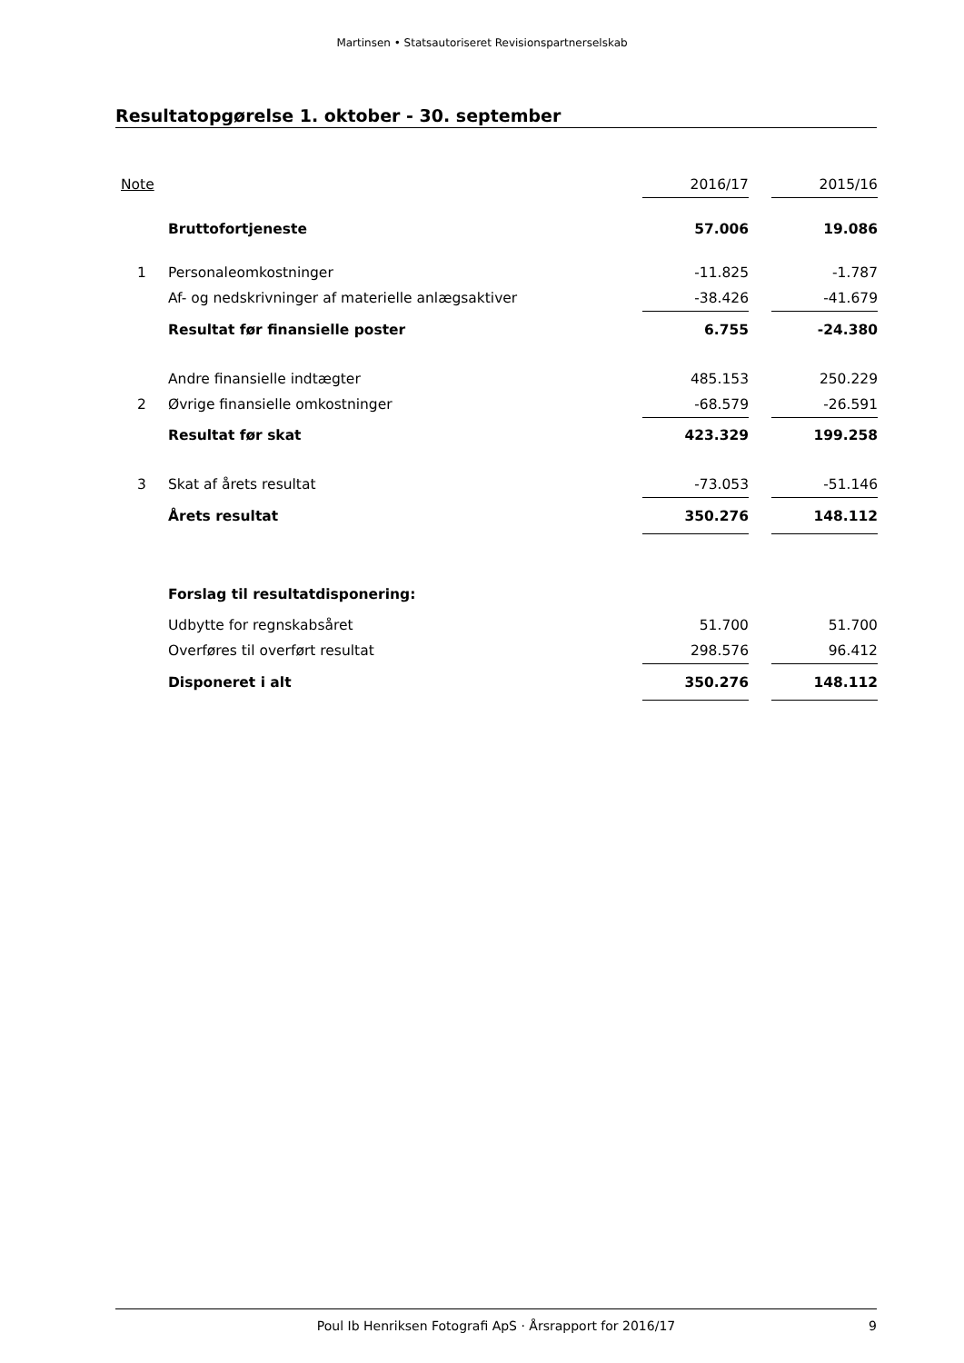Martinsen • Statsautoriseret Revisionspartnerselskab
Resultatopgørelse 1. oktober - 30. september
| Note | | 2016/17 | | 2015/16 |
| | Bruttofortjeneste | 57.006 | | 19.086 |
| 1 | Personaleomkostninger | -11.825 | | -1.787 |
| | Af- og nedskrivninger af materielle anlægsaktiver | -38.426 | | -41.679 |
| | Resultat før finansielle poster | 6.755 | | -24.380 |
| | Andre finansielle indtægter | 485.153 | | 250.229 |
| 2 | Øvrige finansielle omkostninger | -68.579 | | -26.591 |
| | Resultat før skat | 423.329 | | 199.258 |
| 3 | Skat af årets resultat | -73.053 | | -51.146 |
| | Årets resultat | 350.276 | | 148.112 |
| | Forslag til resultatdisponering: | | | |
| | Udbytte for regnskabsåret | 51.700 | | 51.700 |
| | Overføres til overført resultat | 298.576 | | 96.412 |
| | Disponeret i alt | 350.276 | | 148.112 |
Poul Ib Henriksen Fotografi ApS · Årsrapport for 2016/17 9